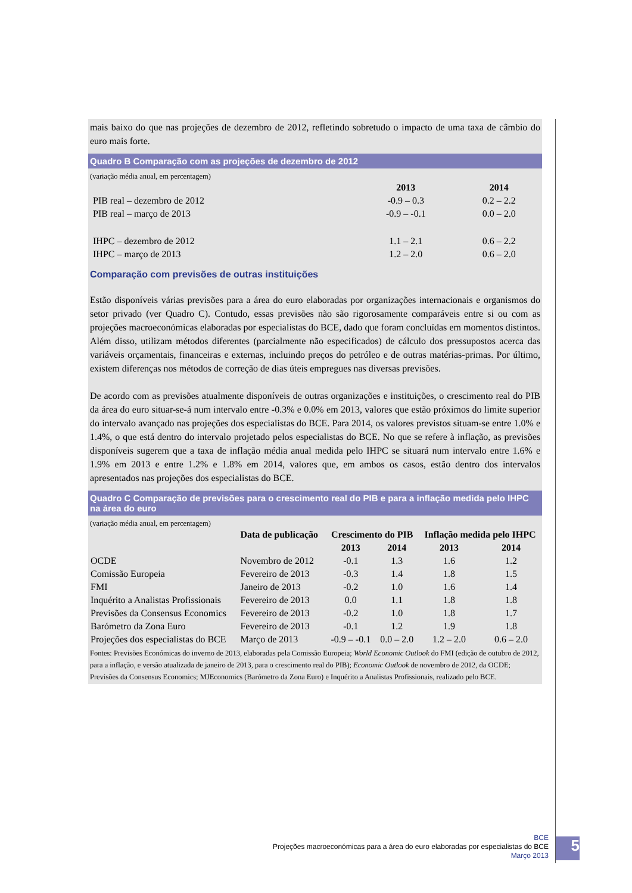mais baixo do que nas projeções de dezembro de 2012, refletindo sobretudo o impacto de uma taxa de câmbio do euro mais forte.
Quadro B Comparação com as projeções de dezembro de 2012
(variação média anual, em percentagem)
| | 2013 | 2014 |
| --- | --- | --- |
| PIB real – dezembro de 2012 | -0.9 – 0.3 | 0.2 – 2.2 |
| PIB real – março de 2013 | -0.9 – -0.1 | 0.0 – 2.0 |
| IHPC – dezembro de 2012 | 1.1 – 2.1 | 0.6 – 2.2 |
| IHPC – março de 2013 | 1.2 – 2.0 | 0.6 – 2.0 |
Comparação com previsões de outras instituições
Estão disponíveis várias previsões para a área do euro elaboradas por organizações internacionais e organismos do setor privado (ver Quadro C). Contudo, essas previsões não são rigorosamente comparáveis entre si ou com as projeções macroeconómicas elaboradas por especialistas do BCE, dado que foram concluídas em momentos distintos. Além disso, utilizam métodos diferentes (parcialmente não especificados) de cálculo dos pressupostos acerca das variáveis orçamentais, financeiras e externas, incluindo preços do petróleo e de outras matérias-primas. Por último, existem diferenças nos métodos de correção de dias úteis empregues nas diversas previsões.
De acordo com as previsões atualmente disponíveis de outras organizações e instituições, o crescimento real do PIB da área do euro situar-se-á num intervalo entre -0.3% e 0.0% em 2013, valores que estão próximos do limite superior do intervalo avançado nas projeções dos especialistas do BCE. Para 2014, os valores previstos situam-se entre 1.0% e 1.4%, o que está dentro do intervalo projetado pelos especialistas do BCE. No que se refere à inflação, as previsões disponíveis sugerem que a taxa de inflação média anual medida pelo IHPC se situará num intervalo entre 1.6% e 1.9% em 2013 e entre 1.2% e 1.8% em 2014, valores que, em ambos os casos, estão dentro dos intervalos apresentados nas projeções dos especialistas do BCE.
Quadro C Comparação de previsões para o crescimento real do PIB e para a inflação medida pelo IHPC na área do euro
(variação média anual, em percentagem)
| | Data de publicação | Crescimento do PIB | | Inflação medida pelo IHPC | |
| --- | --- | --- | --- | --- | --- |
| | | 2013 | 2014 | 2013 | 2014 |
| OCDE | Novembro de 2012 | -0.1 | 1.3 | 1.6 | 1.2 |
| Comissão Europeia | Fevereiro de 2013 | -0.3 | 1.4 | 1.8 | 1.5 |
| FMI | Janeiro de 2013 | -0.2 | 1.0 | 1.6 | 1.4 |
| Inquérito a Analistas Profissionais | Fevereiro de 2013 | 0.0 | 1.1 | 1.8 | 1.8 |
| Previsões da Consensus Economics | Fevereiro de 2013 | -0.2 | 1.0 | 1.8 | 1.7 |
| Barómetro da Zona Euro | Fevereiro de 2013 | -0.1 | 1.2 | 1.9 | 1.8 |
| Projeções dos especialistas do BCE | Março de 2013 | -0.9 – -0.1 | 0.0 – 2.0 | 1.2 – 2.0 | 0.6 – 2.0 |
Fontes: Previsões Económicas do inverno de 2013, elaboradas pela Comissão Europeia; World Economic Outlook do FMI (edição de outubro de 2012, para a inflação, e versão atualizada de janeiro de 2013, para o crescimento real do PIB); Economic Outlook de novembro de 2012, da OCDE; Previsões da Consensus Economics; MJEconomics (Barómetro da Zona Euro) e Inquérito a Analistas Profissionais, realizado pelo BCE.
BCE
Projeções macroeconómicas para a área do euro elaboradas por especialistas do BCE
Março 2013
5